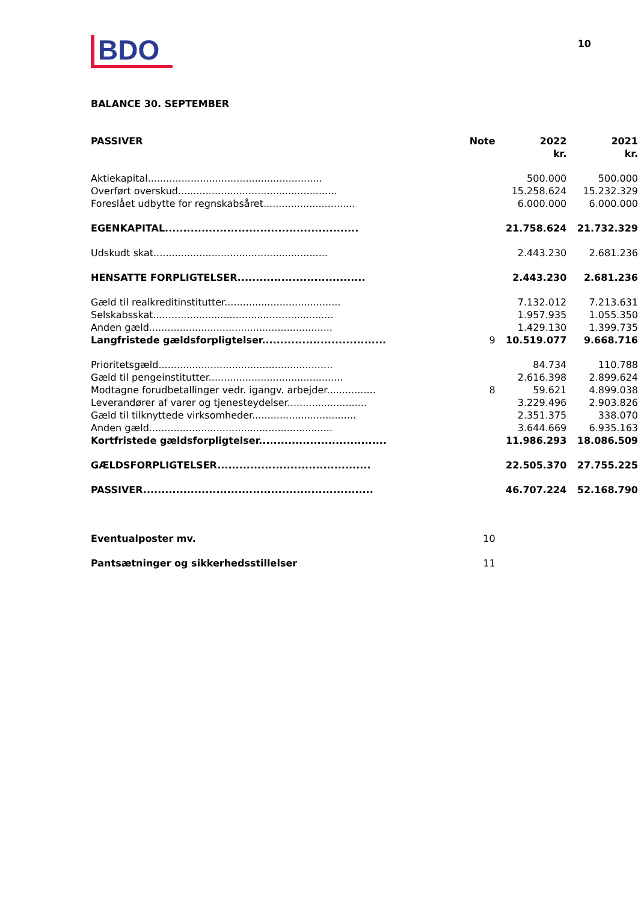BDO
10
BALANCE 30. SEPTEMBER
| PASSIVER | Note | 2022 kr. | 2021 kr. |
| --- | --- | --- | --- |
| Aktiekapital......................................................... | | 500.000 | 500.000 |
| Overført overskud.................................................... | | 15.258.624 | 15.232.329 |
| Foreslået udbytte for regnskabsåret.............................. | | 6.000.000 | 6.000.000 |
| EGENKAPITAL..................................................... | | 21.758.624 | 21.732.329 |
| Udskudt skat......................................................... | | 2.443.230 | 2.681.236 |
| HENSATTE FORPLIGTELSER................................... | | 2.443.230 | 2.681.236 |
| Gæld til realkreditinstitutter...................................... | | 7.132.012 | 7.213.631 |
| Selskabsskat........................................................... | | 1.957.935 | 1.055.350 |
| Anden gæld............................................................ | | 1.429.130 | 1.399.735 |
| Langfristede gældsforpligtelser.................................. | 9 | 10.519.077 | 9.668.716 |
| Prioritetsgæld......................................................... | | 84.734 | 110.788 |
| Gæld til pengeinstitutter............................................ | | 2.616.398 | 2.899.624 |
| Modtagne forudbetallinger vedr. igangv. arbejder................ | 8 | 59.621 | 4.899.038 |
| Leverandører af varer og tjenesteydelser.......................... | | 3.229.496 | 2.903.826 |
| Gæld til tilknyttede virksomheder.................................. | | 2.351.375 | 338.070 |
| Anden gæld............................................................ | | 3.644.669 | 6.935.163 |
| Kortfristede gældsforpligtelser................................... | | 11.986.293 | 18.086.509 |
| GÆLDSFORPLIGTELSER.......................................... | | 22.505.370 | 27.755.225 |
| PASSIVER............................................................... | | 46.707.224 | 52.168.790 |
| Eventualposter mv. | 10 | | |
| Pantsætninger og sikkerhedsstillelser | 11 | | |